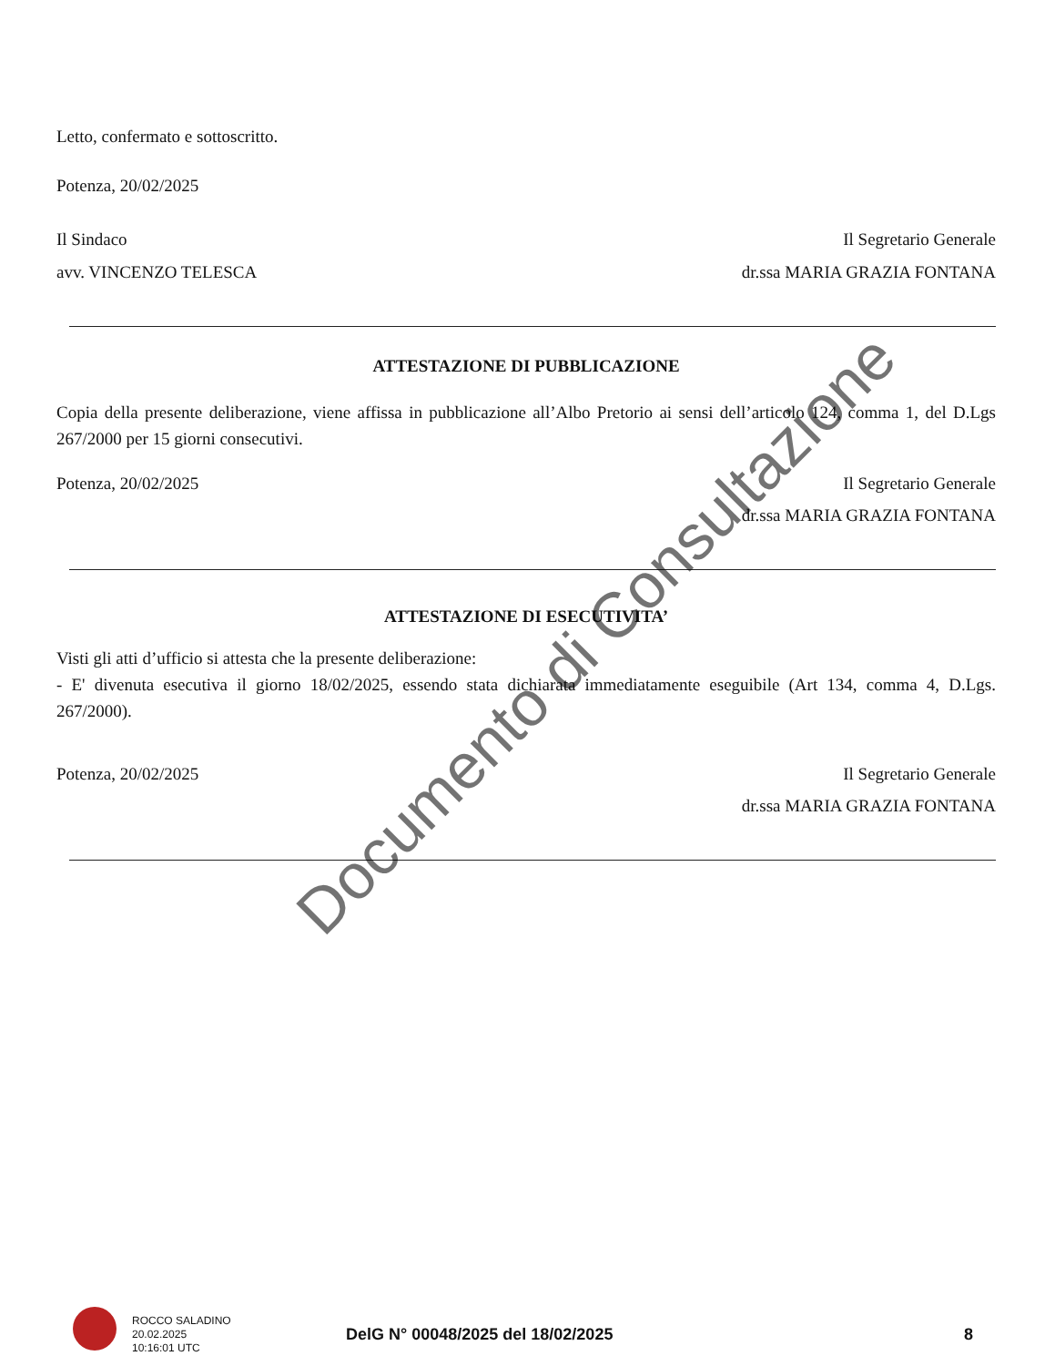Letto, confermato e sottoscritto.
Potenza, 20/02/2025
Il Sindaco Il Segretario Generale
avv. VINCENZO TELESCA dr.ssa MARIA GRAZIA FONTANA
ATTESTAZIONE DI PUBBLICAZIONE
Copia della presente deliberazione, viene affissa in pubblicazione all’Albo Pretorio ai sensi dell’articolo 124, comma 1, del D.Lgs 267/2000 per 15 giorni consecutivi.
Potenza, 20/02/2025 Il Segretario Generale
dr.ssa MARIA GRAZIA FONTANA
ATTESTAZIONE DI ESECUTIVITA’
Visti gli atti d’ufficio si attesta che la presente deliberazione:
- E' divenuta esecutiva il giorno 18/02/2025, essendo stata dichiarata immediatamente eseguibile (Art 134, comma 4, D.Lgs. 267/2000).
Potenza, 20/02/2025 Il Segretario Generale
dr.ssa MARIA GRAZIA FONTANA
Documento di Consultazione
ROCCO SALADINO
20.02.2025
10:16:01 UTC
DelG N° 00048/2025 del 18/02/2025
8